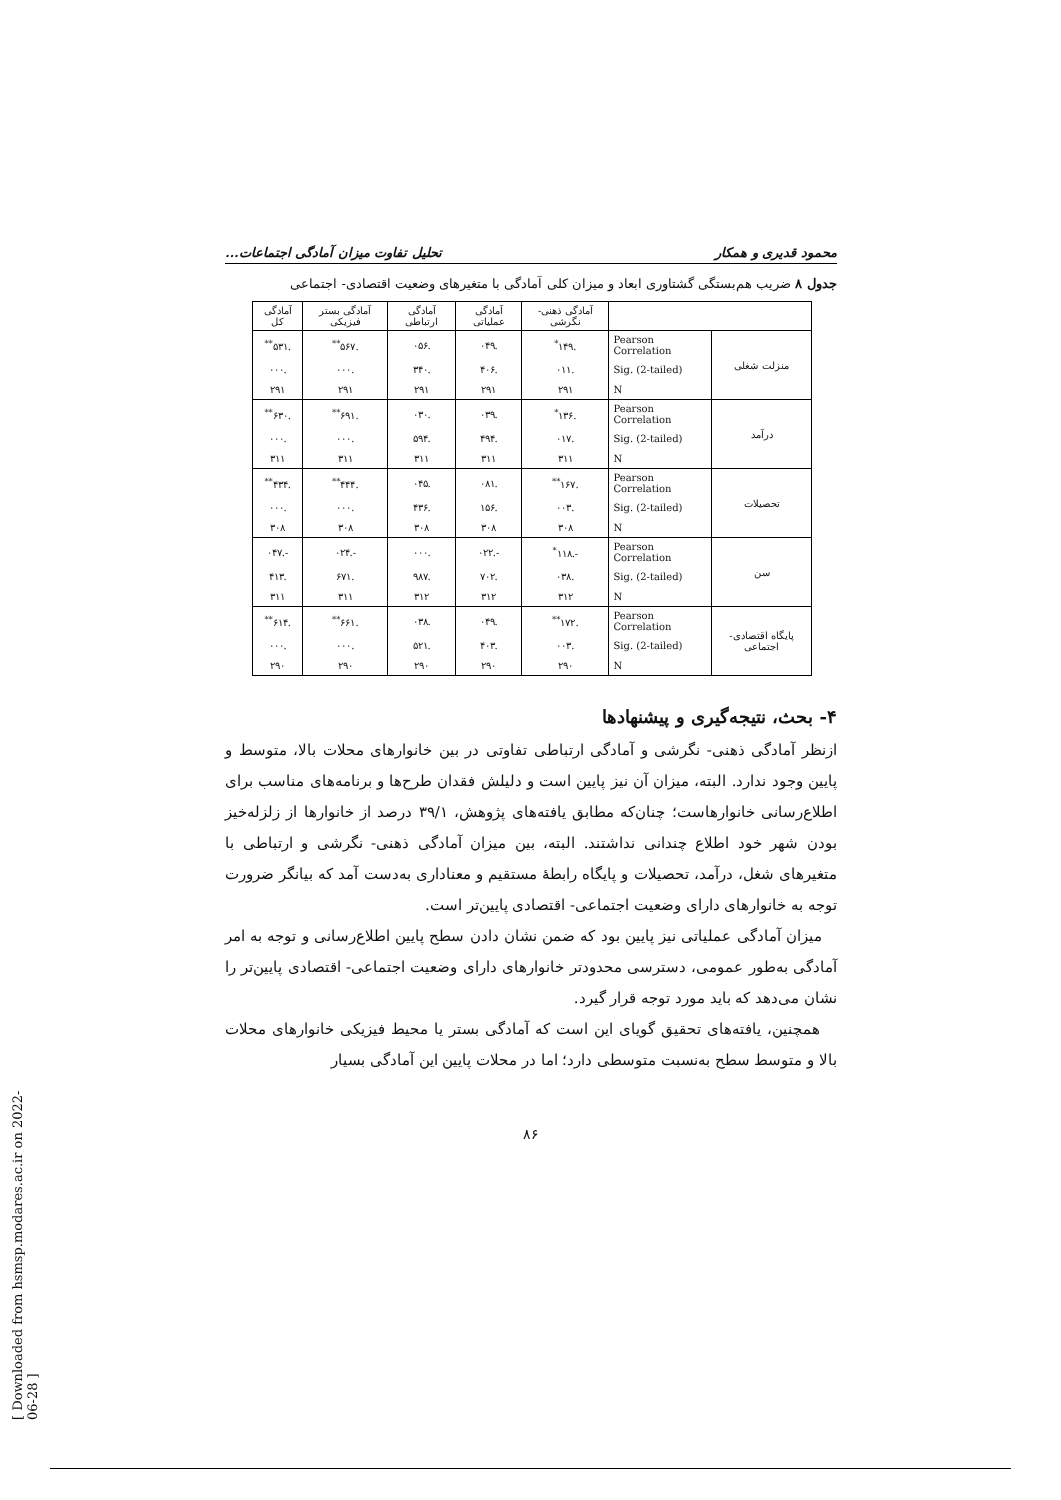محمود قدیری و همکار تحلیل تفاوت میزان آمادگی اجتماعات...
جدول ۸ ضریب هم‌بستگی گشتاوری ابعاد و میزان کلی آمادگی با متغیرهای وضعیت اقتصادی- اجتماعی
| | | آمادگی ذهنی- نگرشی | آمادگی عملیاتی | آمادگی ارتباطی | آمادگی بستر فیزیکی | آمادگی کل |
| --- | --- | --- | --- | --- | --- | --- |
| منزلت شغلی | Pearson Correlation | .۱۴۹<sup>*</sup> | .۰۴۹ | .۰۵۶ | .۵۶۷<sup>**</sup> | .۵۳۱<sup>**</sup> |
| | Sig. (2-tailed) | .۰۱۱ | .۴۰۶ | .۳۴۰ | .۰۰۰ | .۰۰۰ |
| | N | ۲۹۱ | ۲۹۱ | ۲۹۱ | ۲۹۱ | ۲۹۱ |
| درآمد | Pearson Correlation | .۱۳۶<sup>*</sup> | .۰۳۹ | .۰۳۰ | .۶۹۱<sup>**</sup> | .۶۳۰<sup>**</sup> |
| | Sig. (2-tailed) | .۰۱۷ | .۴۹۴ | .۵۹۴ | .۰۰۰ | .۰۰۰ |
| | N | ۳۱۱ | ۳۱۱ | ۳۱۱ | ۳۱۱ | ۳۱۱ |
| تحصیلات | Pearson Correlation | .۱۶۷<sup>**</sup> | .۰۸۱ | .۰۴۵ | .۴۴۴<sup>**</sup> | .۴۳۴<sup>**</sup> |
| | Sig. (2-tailed) | .۰۰۳ | .۱۵۶ | .۴۳۶ | .۰۰۰ | .۰۰۰ |
| | N | ۳۰۸ | ۳۰۸ | ۳۰۸ | ۳۰۸ | ۳۰۸ |
| سن | Pearson Correlation | -.۱۱۸<sup>*</sup> | -.۰۲۲ | .۰۰۰ | -.۰۲۴ | -.۰۴۷ |
| | Sig. (2-tailed) | .۰۳۸ | .۷۰۲ | .۹۸۷ | .۶۷۱ | .۴۱۳ |
| | N | ۳۱۲ | ۳۱۲ | ۳۱۲ | ۳۱۱ | ۳۱۱ |
| پایگاه اقتصادی- اجتماعی | Pearson Correlation | .۱۷۲<sup>**</sup> | .۰۴۹ | .۰۳۸ | .۶۶۱<sup>**</sup> | .۶۱۴<sup>**</sup> |
| | Sig. (2-tailed) | .۰۰۳ | .۴۰۳ | .۵۲۱ | .۰۰۰ | .۰۰۰ |
| | N | ۲۹۰ | ۲۹۰ | ۲۹۰ | ۲۹۰ | ۲۹۰ |
۴- بحث، نتیجه‌گیری و پیشنهادها
ازنظر آمادگی ذهنی- نگرشی و آمادگی ارتباطی تفاوتی در بین خانوارهای محلات بالا، متوسط و پایین وجود ندارد. البته، میزان آن نیز پایین است و دلیلش فقدان طرح‌ها و برنامه‌های مناسب برای اطلاع‌رسانی خانوارهاست؛ چنان‌که مطابق یافته‌های پژوهش، ۳۹/۱ درصد از خانوارها از زلزله‌خیز بودن شهر خود اطلاع چندانی نداشتند. البته، بین میزان آمادگی ذهنی- نگرشی و ارتباطی با متغیرهای شغل، درآمد، تحصیلات و پایگاه رابطهٔ مستقیم و معناداری به‌دست آمد که بیانگر ضرورت توجه به خانوارهای دارای وضعیت اجتماعی- اقتصادی پایین‌تر است.
میزان آمادگی عملیاتی نیز پایین بود که ضمن نشان دادن سطح پایین اطلاع‌رسانی و توجه به امر آمادگی به‌طور عمومی، دسترسی محدودتر خانوارهای دارای وضعیت اجتماعی- اقتصادی پایین‌تر را نشان می‌دهد که باید مورد توجه قرار گیرد.
همچنین، یافته‌های تحقیق گویای این است که آمادگی بستر یا محیط فیزیکی خانوارهای محلات بالا و متوسط سطح به‌نسبت متوسطی دارد؛ اما در محلات پایین این آمادگی بسیار
۸۶
[ Downloaded from hsmsp.modares.ac.ir on 2022-06-28 ]